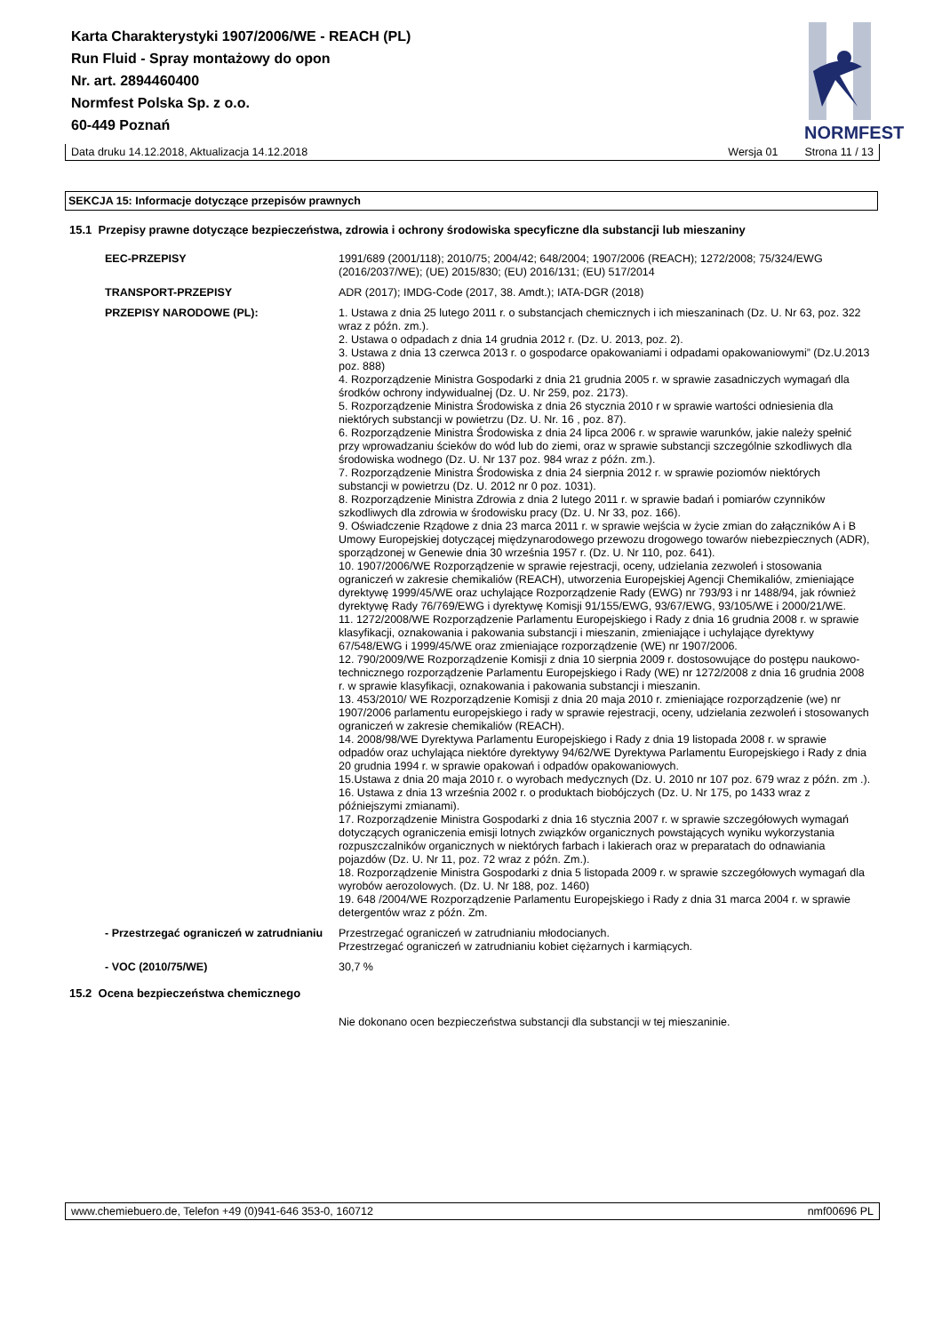Karta Charakterystyki 1907/2006/WE - REACH (PL)
Run Fluid - Spray montażowy do opon
Nr. art. 2894460400
Normfest Polska Sp. z o.o.
60-449 Poznań
NORMFEST
Data druku 14.12.2018, Aktualizacja 14.12.2018 Wersja 01 Strona 11 / 13
SEKCJA 15: Informacje dotyczące przepisów prawnych
15.1 Przepisy prawne dotyczące bezpieczeństwa, zdrowia i ochrony środowiska specyficzne dla substancji lub mieszaniny
EEC-PRZEPISY
1991/689 (2001/118); 2010/75; 2004/42; 648/2004; 1907/2006 (REACH); 1272/2008; 75/324/EWG (2016/2037/WE); (UE) 2015/830; (EU) 2016/131; (EU) 517/2014
TRANSPORT-PRZEPISY
ADR (2017); IMDG-Code (2017, 38. Amdt.); IATA-DGR (2018)
PRZEPISY NARODOWE (PL):
1. Ustawa z dnia 25 lutego 2011 r. o substancjach chemicznych i ich mieszaninach (Dz. U. Nr 63, poz. 322 wraz z późn. zm.).
2. Ustawa o odpadach z dnia 14 grudnia 2012 r. (Dz. U. 2013, poz. 2).
3. Ustawa z dnia 13 czerwca 2013 r. o gospodarce opakowaniami i odpadami opakowaniowymi” (Dz.U.2013 poz. 888)
4. Rozporządzenie Ministra Gospodarki z dnia 21 grudnia 2005 r. w sprawie zasadniczych wymagań dla środków ochrony indywidualnej (Dz. U. Nr 259, poz. 2173).
5. Rozporządzenie Ministra Środowiska z dnia 26 stycznia 2010 r w sprawie wartości odniesienia dla niektórych substancji w powietrzu (Dz. U. Nr. 16 , poz. 87).
6. Rozporządzenie Ministra Środowiska z dnia 24 lipca 2006 r. w sprawie warunków, jakie należy spełnić przy wprowadzaniu ścieków do wód lub do ziemi, oraz w sprawie substancji szczególnie szkodliwych dla środowiska wodnego (Dz. U. Nr 137 poz. 984 wraz z późn. zm.).
7. Rozporządzenie Ministra Środowiska z dnia 24 sierpnia 2012 r. w sprawie poziomów niektórych substancji w powietrzu (Dz. U. 2012 nr 0 poz. 1031).
8. Rozporządzenie Ministra Zdrowia z dnia 2 lutego 2011 r. w sprawie badań i pomiarów czynników szkodliwych dla zdrowia w środowisku pracy (Dz. U. Nr 33, poz. 166).
9. Oświadczenie Rządowe z dnia 23 marca 2011 r. w sprawie wejścia w życie zmian do załączników A i B Umowy Europejskiej dotyczącej międzynarodowego przewozu drogowego towarów niebezpiecznych (ADR), sporządzonej w Genewie dnia 30 września 1957 r. (Dz. U. Nr 110, poz. 641).
10. 1907/2006/WE Rozporządzenie w sprawie rejestracji, oceny, udzielania zezwoleń i stosowania ograniczeń w zakresie chemikaliów (REACH), utworzenia Europejskiej Agencji Chemikaliów, zmieniające dyrektywę 1999/45/WE oraz uchylające Rozporządzenie Rady (EWG) nr 793/93 i nr 1488/94, jak również dyrektywę Rady 76/769/EWG i dyrektywę Komisji 91/155/EWG, 93/67/EWG, 93/105/WE i 2000/21/WE.
11. 1272/2008/WE Rozporządzenie Parlamentu Europejskiego i Rady z dnia 16 grudnia 2008 r. w sprawie klasyfikacji, oznakowania i pakowania substancji i mieszanin, zmieniające i uchylające dyrektywy 67/548/EWG i 1999/45/WE oraz zmieniające rozporządzenie (WE) nr 1907/2006.
12. 790/2009/WE Rozporządzenie Komisji z dnia 10 sierpnia 2009 r. dostosowujące do postępu naukowo-technicznego rozporządzenie Parlamentu Europejskiego i Rady (WE) nr 1272/2008 z dnia 16 grudnia 2008 r. w sprawie klasyfikacji, oznakowania i pakowania substancji i mieszanin.
13. 453/2010/ WE Rozporządzenie Komisji z dnia 20 maja 2010 r. zmieniające rozporządzenie (we) nr 1907/2006 parlamentu europejskiego i rady w sprawie rejestracji, oceny, udzielania zezwoleń i stosowanych ograniczeń w zakresie chemikaliów (REACH).
14. 2008/98/WE Dyrektywa Parlamentu Europejskiego i Rady z dnia 19 listopada 2008 r. w sprawie odpadów oraz uchylająca niektóre dyrektywy 94/62/WE Dyrektywa Parlamentu Europejskiego i Rady z dnia 20 grudnia 1994 r. w sprawie opakowań i odpadów opakowaniowych.
15.Ustawa z dnia 20 maja 2010 r. o wyrobach medycznych (Dz. U. 2010 nr 107 poz. 679 wraz z późn. zm .).
16. Ustawa z dnia 13 września 2002 r. o produktach biobójczych (Dz. U. Nr 175, po 1433 wraz z późniejszymi zmianami).
17. Rozporządzenie Ministra Gospodarki z dnia 16 stycznia 2007 r. w sprawie szczegółowych wymagań dotyczących ograniczenia emisji lotnych związków organicznych powstających wyniku wykorzystania rozpuszczalników organicznych w niektórych farbach i lakierach oraz w preparatach do odnawiania pojazdów (Dz. U. Nr 11, poz. 72 wraz z późn. Zm.).
18. Rozporządzenie Ministra Gospodarki z dnia 5 listopada 2009 r. w sprawie szczegółowych wymagań dla wyrobów aerozolowych. (Dz. U. Nr 188, poz. 1460)
19. 648 /2004/WE Rozporządzenie Parlamentu Europejskiego i Rady z dnia 31 marca 2004 r. w sprawie detergentów wraz z późn. Zm.
- Przestrzegać ograniczeń w zatrudnianiu
Przestrzegać ograniczeń w zatrudnianiu młodocianych.
Przestrzegać ograniczeń w zatrudnianiu kobiet ciężarnych i karmiących.
- VOC (2010/75/WE)
30,7 %
15.2 Ocena bezpieczeństwa chemicznego
Nie dokonano ocen bezpieczeństwa substancji dla substancji w tej mieszaninie.
www.chemiebuero.de, Telefon +49 (0)941-646 353-0, 160712 nmf00696 PL